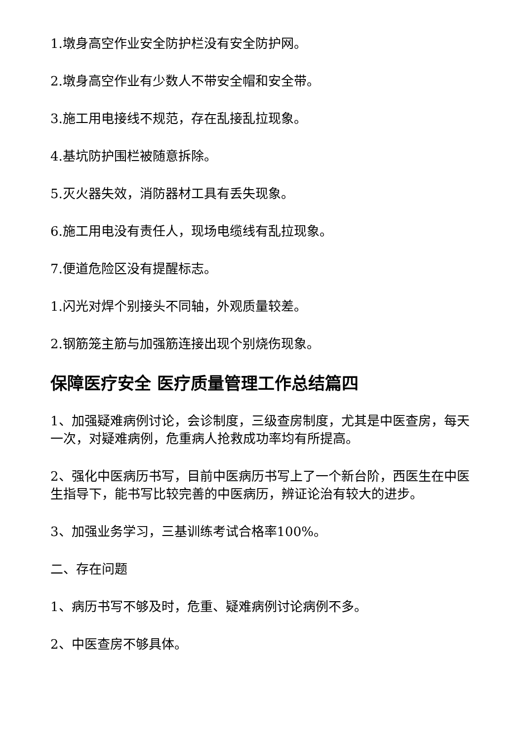1.墩身高空作业安全防护栏没有安全防护网。
2.墩身高空作业有少数人不带安全帽和安全带。
3.施工用电接线不规范，存在乱接乱拉现象。
4.基坑防护围栏被随意拆除。
5.灭火器失效，消防器材工具有丢失现象。
6.施工用电没有责任人，现场电缆线有乱拉现象。
7.便道危险区没有提醒标志。
1.闪光对焊个别接头不同轴，外观质量较差。
2.钢筋笼主筋与加强筋连接出现个别烧伤现象。
保障医疗安全 医疗质量管理工作总结篇四
1、加强疑难病例讨论，会诊制度，三级查房制度，尤其是中医查房，每天一次，对疑难病例，危重病人抢救成功率均有所提高。
2、强化中医病历书写，目前中医病历书写上了一个新台阶，西医生在中医生指导下，能书写比较完善的中医病历，辨证论治有较大的进步。
3、加强业务学习，三基训练考试合格率100%。
二、存在问题
1、病历书写不够及时，危重、疑难病例讨论病例不多。
2、中医查房不够具体。